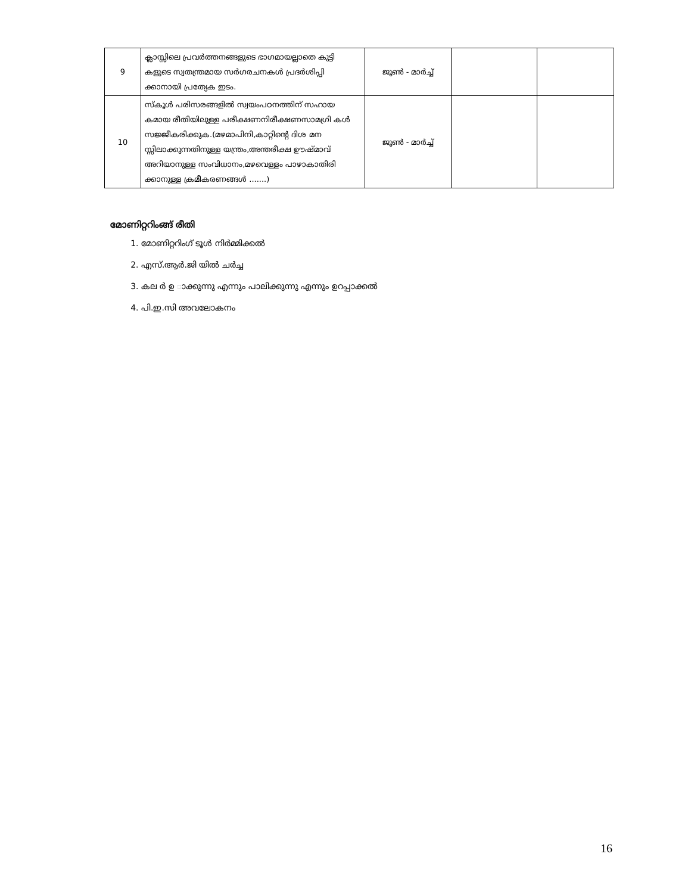| 9 | ക്ലാസ്സിലെ പ്രവർത്തനങ്ങളുടെ ഭാഗമായല്ലാതെ കുട്ടി കളുടെ സ്വതന്ത്രമായ സർഗരചനകൾ പ്രദർശിപ്പി ക്കാനായി പ്രത്യേക ഇടം. | ജൂൺ - മാർച്ച് | | |
| 10 | സ്കൂൾ പരിസരങ്ങളിൽ സ്വയംപഠനത്തിന് സഹായ കമായ രീതിയിലുള്ള പരീക്ഷണനിരീക്ഷണസാമഗ്രി കൾ സജ്ജീകരിക്കുക.(മഴമാപിനി,കാറ്റിന്റെ ദിശ മന സ്സിലാക്കുന്നതിനുള്ള യന്ത്രം,അന്തരീക്ഷ ഊഷ്മാവ് അറിയാനുള്ള സംവിധാനം,മഴവെള്ളം പാഴാകാതിരി ക്കാനുള്ള ക്രമീകരണങ്ങൾ .......) | ജൂൺ - മാർച്ച് | | |
മോണിറ്ററിംങ്ങ് രീതി
1. മോണിറ്ററിംഗ് ടൂൾ നിർമ്മിക്കൽ
2. എസ്.ആർ.ജി യിൽ ചർച്ച
3. കല ർ ഉ ാക്കുന്നു എന്നും പാലിക്കുന്നു എന്നും ഉറപ്പാക്കൽ
4. പി.ഇ.സി അവലോകനം
16